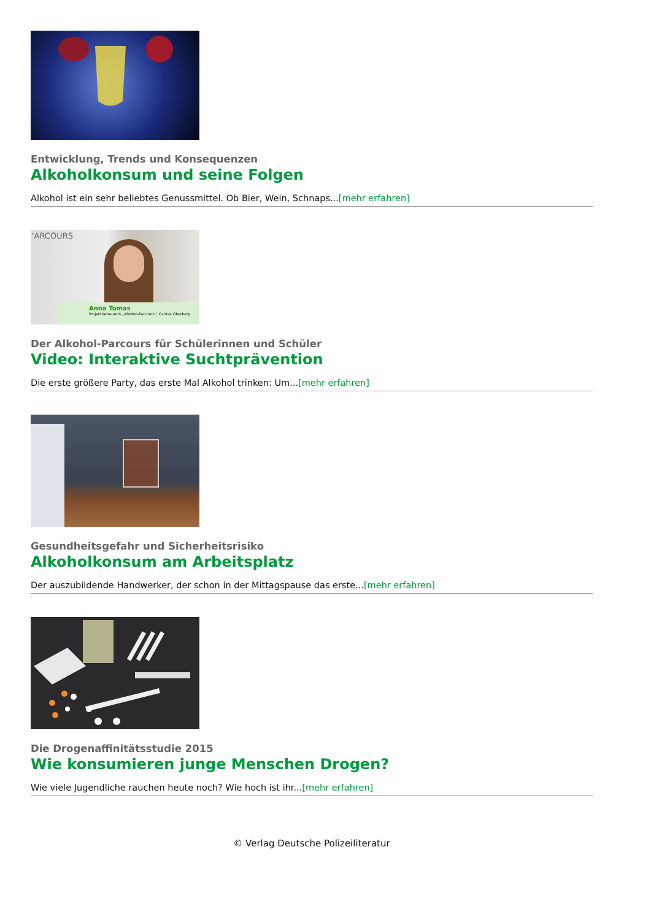Entwicklung, Trends und Konsequenzen
Alkoholkonsum und seine Folgen
Alkohol ist ein sehr beliebtes Genussmittel. Ob Bier, Wein, Schnaps...[mehr erfahren]
'ARCOURS
Anna Tomas
Projektbetreuerin „Alkohol-Parcours“, Caritas Oberberg
Der Alkohol-Parcours für Schülerinnen und Schüler
Video: Interaktive Suchtprävention
Die erste größere Party, das erste Mal Alkohol trinken: Um...[mehr erfahren]
Gesundheitsgefahr und Sicherheitsrisiko
Alkoholkonsum am Arbeitsplatz
Der auszubildende Handwerker, der schon in der Mittagspause das erste...[mehr erfahren]
Die Drogenaffinitätsstudie 2015
Wie konsumieren junge Menschen Drogen?
Wie viele Jugendliche rauchen heute noch? Wie hoch ist ihr...[mehr erfahren]
© Verlag Deutsche Polizeiliteratur